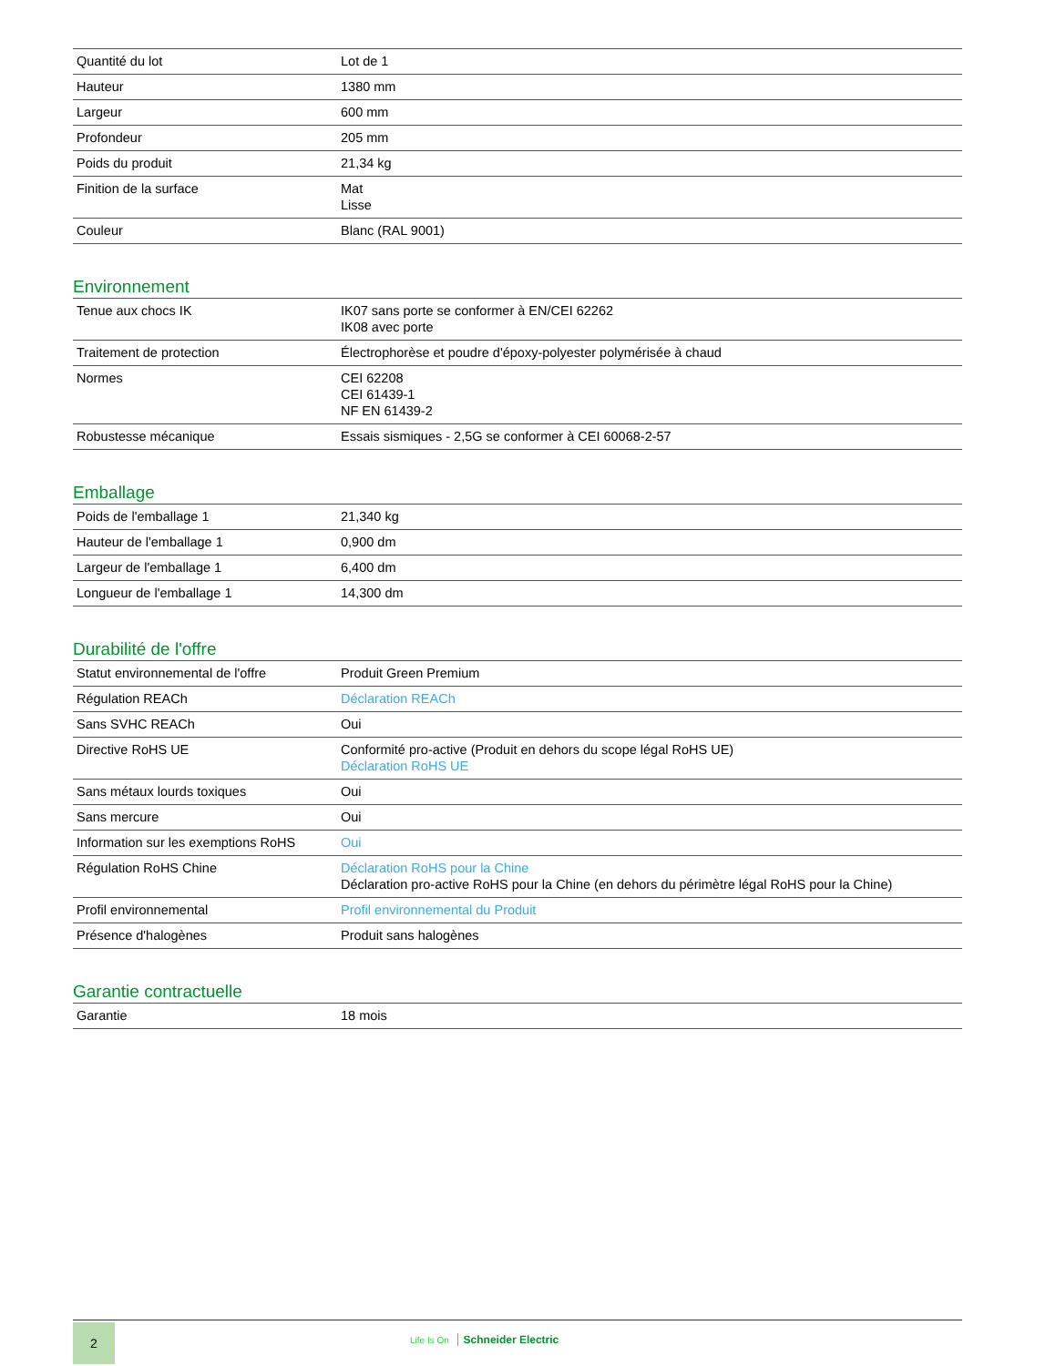| Quantité du lot | Lot de 1 |
| Hauteur | 1380 mm |
| Largeur | 600 mm |
| Profondeur | 205 mm |
| Poids du produit | 21,34 kg |
| Finition de la surface | Mat Lisse |
| Couleur | Blanc (RAL 9001) |
Environnement
| Tenue aux chocs IK | IK07 sans porte se conformer à EN/CEI 62262 IK08 avec porte |
| Traitement de protection | Électrophorèse et poudre d'époxy-polyester polymérisée à chaud |
| Normes | CEI 62208 CEI 61439-1 NF EN 61439-2 |
| Robustesse mécanique | Essais sismiques - 2,5G se conformer à CEI 60068-2-57 |
Emballage
| Poids de l'emballage 1 | 21,340 kg |
| Hauteur de l'emballage 1 | 0,900 dm |
| Largeur de l'emballage 1 | 6,400 dm |
| Longueur de l'emballage 1 | 14,300 dm |
Durabilité de l'offre
| Statut environnemental de l'offre | Produit Green Premium |
| Régulation REACh | Déclaration REACh |
| Sans SVHC REACh | Oui |
| Directive RoHS UE | Conformité pro-active (Produit en dehors du scope légal RoHS UE) Déclaration RoHS UE |
| Sans métaux lourds toxiques | Oui |
| Sans mercure | Oui |
| Information sur les exemptions RoHS | Oui |
| Régulation RoHS Chine | Déclaration RoHS pour la Chine Déclaration pro-active RoHS pour la Chine (en dehors du périmètre légal RoHS pour la Chine) |
| Profil environnemental | Profil environnemental du Produit |
| Présence d'halogènes | Produit sans halogènes |
Garantie contractuelle
| Garantie | 18 mois |
2
Life Is On Schneider Electric